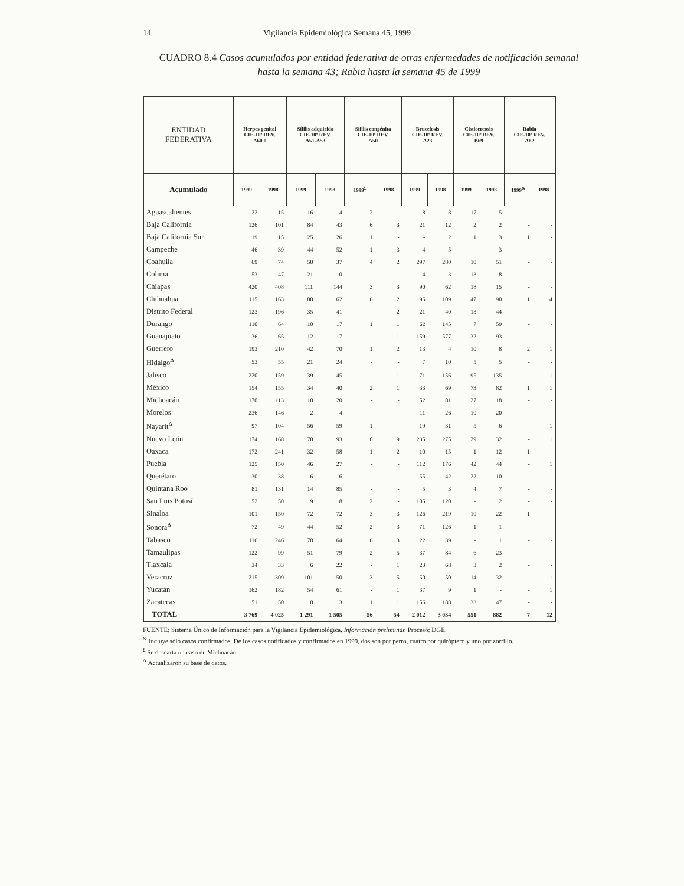14 Vigilancia Epidemiológica Semana 45, 1999
CUADRO 8.4 Casos acumulados por entidad federativa de otras enfermedades de notificación semanal hasta la semana 43; Rabia hasta la semana 45 de 1999
| ENTIDAD FEDERATIVA | Herpes genital CIE-10ª REV. A60.0 | | Sífilis adquirida CIE-10ª REV. A51-A53 | | Sífilis congénita CIE-10ª REV. A50 | | Brucelosis CIE-10ª REV. A23 | | Cisticercosis CIE-10ª REV. B69 | | Rabia CIE-10ª REV. A82 | |
| --- | --- | --- | --- | --- | --- | --- | --- | --- | --- | --- | --- | --- |
| Acumulado | 1999 | 1998 | 1999 | 1998 | 1999<sup>£</sup> | 1998 | 1999 | 1998 | 1999 | 1998 | 1999<sup>&</sup> | 1998 |
| Aguascalientes | 22 | 15 | 16 | 4 | 2 | - | 8 | 8 | 17 | 5 | - | - |
| Baja California | 126 | 101 | 84 | 43 | 6 | 3 | 21 | 12 | 2 | 2 | - | - |
| Baja California Sur | 19 | 15 | 25 | 26 | 1 | - | - | 2 | 1 | 3 | 1 | - |
| Campeche | 46 | 39 | 44 | 52 | 1 | 3 | 4 | 5 | - | 3 | - | - |
| Coahuila | 69 | 74 | 50 | 37 | 4 | 2 | 297 | 280 | 10 | 51 | - | - |
| Colima | 53 | 47 | 21 | 10 | - | - | 4 | 3 | 13 | 8 | - | - |
| Chiapas | 420 | 408 | 111 | 144 | 3 | 3 | 90 | 62 | 18 | 15 | - | - |
| Chihuahua | 115 | 163 | 80 | 62 | 6 | 2 | 96 | 109 | 47 | 90 | 1 | 4 |
| Distrito Federal | 123 | 196 | 35 | 41 | - | 2 | 21 | 40 | 13 | 44 | - | - |
| Durango | 110 | 64 | 10 | 17 | 1 | 1 | 62 | 145 | 7 | 59 | - | - |
| Guanajuato | 36 | 65 | 12 | 17 | - | 1 | 159 | 577 | 32 | 93 | - | - |
| Guerrero | 193 | 210 | 42 | 70 | 1 | 2 | 13 | 4 | 10 | 8 | 2 | 1 |
| Hidalgo<sup>Δ</sup> | 53 | 55 | 21 | 24 | - | - | 7 | 10 | 5 | 5 | - | - |
| Jalisco | 220 | 159 | 39 | 45 | - | 1 | 71 | 156 | 95 | 135 | - | 1 |
| México | 154 | 155 | 34 | 40 | 2 | 1 | 33 | 69 | 73 | 82 | 1 | 1 |
| Michoacán | 170 | 113 | 18 | 20 | - | - | 52 | 81 | 27 | 18 | - | - |
| Morelos | 236 | 146 | 2 | 4 | - | - | 11 | 26 | 10 | 20 | - | - |
| Nayarit<sup>Δ</sup> | 97 | 104 | 56 | 59 | 1 | - | 19 | 31 | 5 | 6 | - | 1 |
| Nuevo León | 174 | 168 | 70 | 93 | 8 | 9 | 235 | 275 | 29 | 32 | - | 1 |
| Oaxaca | 172 | 241 | 32 | 58 | 1 | 2 | 10 | 15 | 1 | 12 | 1 | - |
| Puebla | 125 | 150 | 46 | 27 | - | - | 112 | 176 | 42 | 44 | - | 1 |
| Querétaro | 30 | 38 | 6 | 6 | - | - | 55 | 42 | 22 | 10 | - | - |
| Quintana Roo | 81 | 131 | 14 | 85 | - | - | 5 | 3 | 4 | 7 | - | - |
| San Luis Potosí | 52 | 50 | 9 | 8 | 2 | - | 105 | 120 | - | 2 | - | - |
| Sinaloa | 101 | 150 | 72 | 72 | 3 | 3 | 126 | 219 | 10 | 22 | 1 | - |
| Sonora<sup>Δ</sup> | 72 | 49 | 44 | 52 | 2 | 3 | 71 | 126 | 1 | 1 | - | - |
| Tabasco | 116 | 246 | 78 | 64 | 6 | 3 | 22 | 39 | - | 1 | - | - |
| Tamaulipas | 122 | 99 | 51 | 79 | 2 | 5 | 37 | 84 | 6 | 23 | - | - |
| Tlaxcala | 34 | 33 | 6 | 22 | - | 1 | 23 | 68 | 3 | 2 | - | - |
| Veracruz | 215 | 309 | 101 | 150 | 3 | 5 | 50 | 50 | 14 | 32 | - | 1 |
| Yucatán | 162 | 182 | 54 | 61 | - | 1 | 37 | 9 | 1 | - | - | 1 |
| Zacatecas | 51 | 50 | 8 | 13 | 1 | 1 | 156 | 188 | 33 | 47 | - | - |
| TOTAL | 3 769 | 4 025 | 1 291 | 1 505 | 56 | 54 | 2 012 | 3 034 | 551 | 882 | 7 | 12 |
FUENTE: Sistema Único de Información para la Vigilancia Epidemiológica. Información preliminar. Procesó: DGE.
<sup>&</sup> Incluye sólo casos confirmados. De los casos notificados y confirmados en 1999, dos son por perro, cuatro por quiróptero y uno por zorrillo.
<sup>£</sup> Se descarta un caso de Michoacán.
<sup>Δ</sup> Actualizaron su base de datos.